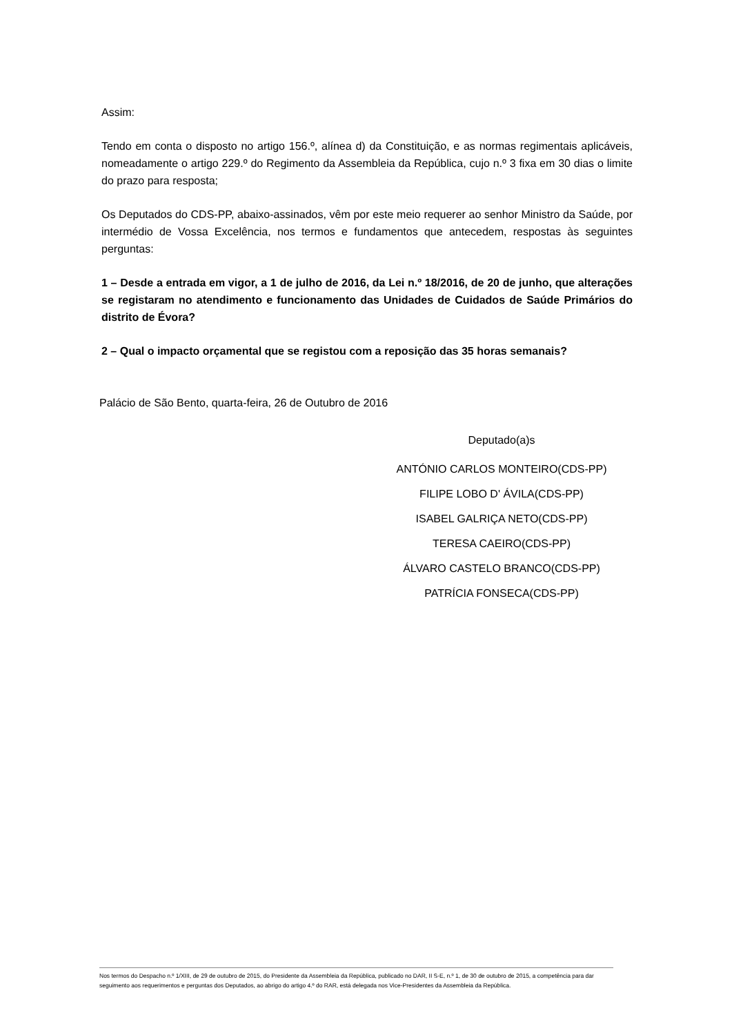Assim:
Tendo em conta o disposto no artigo 156.º, alínea d) da Constituição, e as normas regimentais aplicáveis, nomeadamente o artigo 229.º do Regimento da Assembleia da República, cujo n.º 3 fixa em 30 dias o limite do prazo para resposta;
Os Deputados do CDS-PP, abaixo-assinados, vêm por este meio requerer ao senhor Ministro da Saúde, por intermédio de Vossa Excelência, nos termos e fundamentos que antecedem, respostas às seguintes perguntas:
1 – Desde a entrada em vigor, a 1 de julho de 2016, da Lei n.º 18/2016, de 20 de junho, que alterações se registaram no atendimento e funcionamento das Unidades de Cuidados de Saúde Primários do distrito de Évora?
2 – Qual o impacto orçamental que se registou com a reposição das 35 horas semanais?
Palácio de São Bento, quarta-feira, 26 de Outubro de 2016
Deputado(a)s
ANTÓNIO CARLOS MONTEIRO(CDS-PP)
FILIPE LOBO D' ÁVILA(CDS-PP)
ISABEL GALRIÇA NETO(CDS-PP)
TERESA CAEIRO(CDS-PP)
ÁLVARO CASTELO BRANCO(CDS-PP)
PATRÍCIA FONSECA(CDS-PP)
Nos termos do Despacho n.º 1/XIII, de 29 de outubro de 2015, do Presidente da Assembleia da República, publicado no DAR, II S-E, n.º 1, de 30 de outubro de 2015, a competência para dar seguimento aos requerimentos e perguntas dos Deputados, ao abrigo do artigo 4.º do RAR, está delegada nos Vice-Presidentes da Assembleia da República.